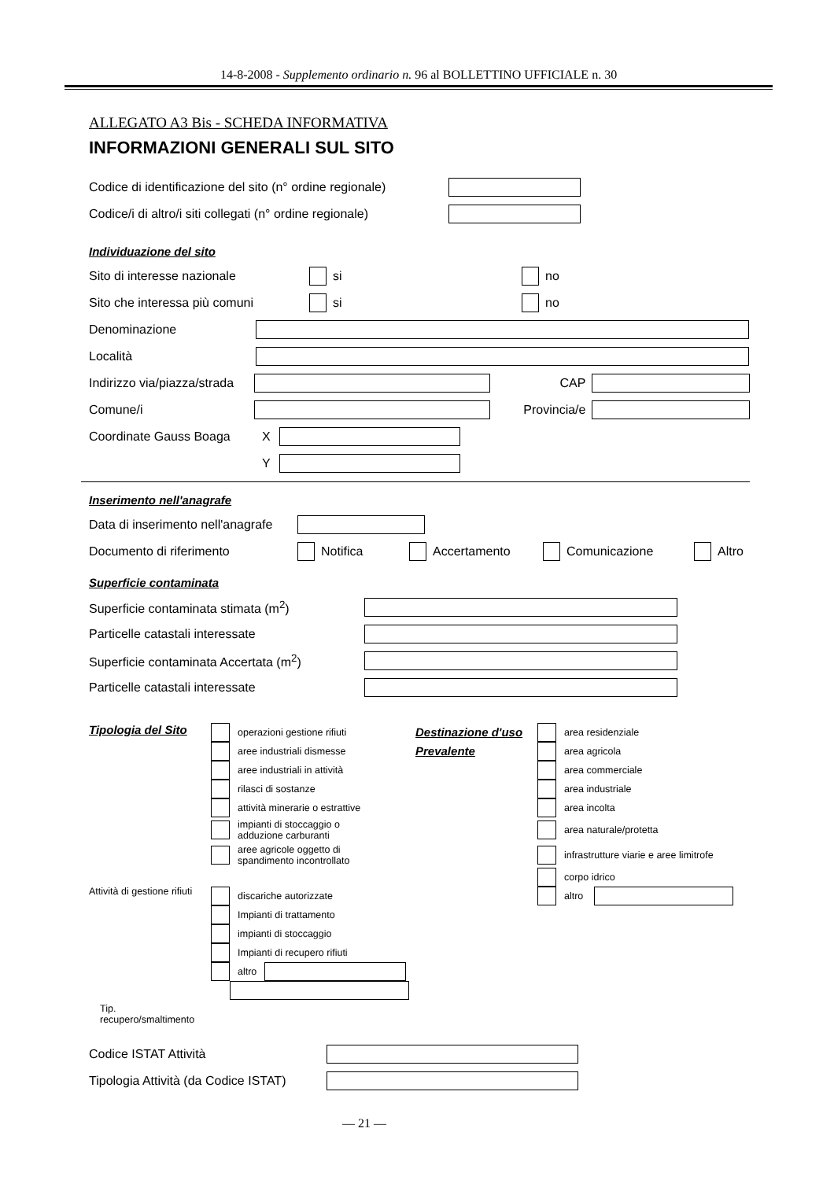14-8-2008 - Supplemento ordinario n. 96 al BOLLETTINO UFFICIALE n. 30
ALLEGATO A3 Bis - SCHEDA INFORMATIVA
INFORMAZIONI GENERALI SUL SITO
Codice di identificazione del sito (n° ordine regionale)
Codice/i di altro/i siti collegati (n° ordine regionale)
Individuazione del sito
Sito di interesse nazionale si no
Sito che interessa più comuni si no
Denominazione
Località
Indirizzo via/piazza/strada CAP
Comune/i Provincia/e
Coordinate Gauss Boaga X
Y
Inserimento nell'anagrafe
Data di inserimento nell'anagrafe
Documento di riferimento Notifica Accertamento Comunicazione Altro
Superficie contaminata
Superficie contaminata stimata (m<sup>2</sup>)
Particelle catastali interessate
Superficie contaminata Accertata (m<sup>2</sup>)
Particelle catastali interessate
Tipologia del Sito
Attività di gestione rifiuti
Tip. recupero/smaltimento
operazioni gestione rifiuti
aree industriali dismesse
aree industriali in attività
rilasci di sostanze
attività minerarie o estrattive
impianti di stoccaggio o
adduzione carburanti
aree agricole oggetto di
spandimento incontrollato
discariche autorizzate
Impianti di trattamento
impianti di stoccaggio
Impianti di recupero rifiuti
altro
Destinazione d'uso
Prevalente
area residenziale
area agricola
area commerciale
area industriale
area incolta
area naturale/protetta
infrastrutture viarie e aree limitrofe
corpo idrico
altro
Codice ISTAT Attività
Tipologia Attività (da Codice ISTAT)
— 21 —